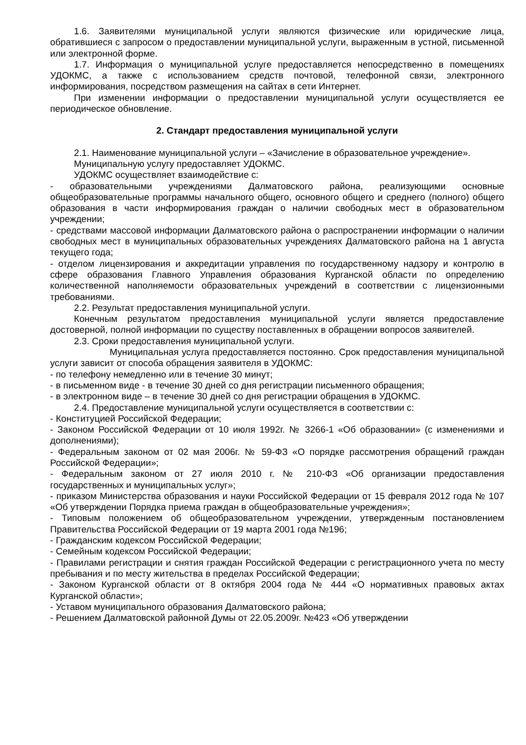1.6. Заявителями муниципальной услуги являются физические или юридические лица, обратившиеся с запросом о предоставлении муниципальной услуги, выраженным в устной, письменной или электронной форме.
1.7. Информация о муниципальной услуге предоставляется непосредственно в помещениях УДОКМС, а также с использованием средств почтовой, телефонной связи, электронного информирования, посредством размещения на сайтах в сети Интернет.
При изменении информации о предоставлении муниципальной услуги осуществляется ее периодическое обновление.
2. Стандарт предоставления муниципальной услуги
2.1. Наименование муниципальной услуги – «Зачисление в образовательное учреждение».
Муниципальную услугу предоставляет УДОКМС.
УДОКМС осуществляет взаимодействие с:
- образовательными учреждениями Далматовского района, реализующими основные общеобразовательные программы начального общего, основного общего и среднего (полного) общего образования в части информирования граждан о наличии свободных мест в образовательном учреждении;
- средствами массовой информации Далматовского района о распространении информации о наличии свободных мест в муниципальных образовательных учреждениях Далматовского района на 1 августа текущего года;
- отделом лицензирования и аккредитации управления по государственному надзору и контролю в сфере образования Главного Управления образования Курганской области по определению количественной наполняемости образовательных учреждений в соответствии с лицензионными требованиями.
2.2. Результат предоставления муниципальной услуги.
Конечным результатом предоставления муниципальной услуги является предоставление достоверной, полной информации по существу поставленных в обращении вопросов заявителей.
2.3. Сроки предоставления муниципальной услуги.
Муниципальная услуга предоставляется постоянно. Срок предоставления муниципальной услуги зависит от способа обращения заявителя в УДОКМС:
- по телефону немедленно или в течение 30 минут;
- в письменном виде - в течение 30 дней со дня регистрации письменного обращения;
- в электронном виде – в течение 30 дней со дня регистрации обращения в УДОКМС.
2.4. Предоставление муниципальной услуги осуществляется в соответствии с:
- Конституцией Российской Федерации;
- Законом Российской Федерации от 10 июля 1992г. № 3266-1 «Об образовании» (с изменениями и дополнениями);
- Федеральным законом от 02 мая 2006г. № 59-ФЗ «О порядке рассмотрения обращений граждан Российской Федерации»;
- Федеральным законом от 27 июля 2010 г. № 210-ФЗ «Об организации предоставления государственных и муниципальных услуг»;
- приказом Министерства образования и науки Российской Федерации от 15 февраля 2012 года № 107 «Об утверждении Порядка приема граждан в общеобразовательные учреждения»;
- Типовым положением об общеобразовательном учреждении, утвержденным постановлением Правительства Российской Федерации от 19 марта 2001 года №196;
- Гражданским кодексом Российской Федерации;
- Семейным кодексом Российской Федерации;
- Правилами регистрации и снятия граждан Российской Федерации с регистрационного учета по месту пребывания и по месту жительства в пределах Российской Федерации;
- Законом Курганской области от 8 октября 2004 года № 444 «О нормативных правовых актах Курганской области»;
- Уставом муниципального образования Далматовского района;
- Решением Далматовской районной Думы от 22.05.2009г. №423 «Об утверждении